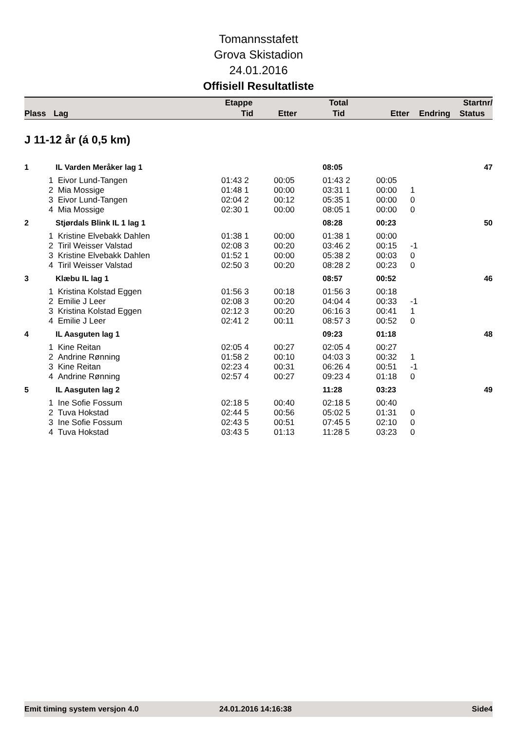Tomannsstafett
Grova Skistadion
24.01.2016
Offisiell Resultatliste
| | | Etappe | | Total | | | Startnr/ |
| --- | --- | --- | --- | --- | --- | --- | --- |
| Plass | Lag | Tid | Etter | Tid | Etter | Endring | Status |
J 11-12 år (á 0,5 km)
| 1 | IL Varden Meråker lag 1 | | | 08:05 | | | 47 |
| 1 | Eivor Lund-Tangen | 01:43 2 | 00:05 | 01:43 2 | 00:05 | | |
| 2 | Mia Mossige | 01:48 1 | 00:00 | 03:31 1 | 00:00 | 1 | |
| 3 | Eivor Lund-Tangen | 02:04 2 | 00:12 | 05:35 1 | 00:00 | 0 | |
| 4 | Mia Mossige | 02:30 1 | 00:00 | 08:05 1 | 00:00 | 0 | |
| 2 | Stjørdals Blink IL 1 lag 1 | | | 08:28 | 00:23 | | 50 |
| 1 | Kristine Elvebakk Dahlen | 01:38 1 | 00:00 | 01:38 1 | 00:00 | | |
| 2 | Tiril Weisser Valstad | 02:08 3 | 00:20 | 03:46 2 | 00:15 | -1 | |
| 3 | Kristine Elvebakk Dahlen | 01:52 1 | 00:00 | 05:38 2 | 00:03 | 0 | |
| 4 | Tiril Weisser Valstad | 02:50 3 | 00:20 | 08:28 2 | 00:23 | 0 | |
| 3 | Klæbu IL lag 1 | | | 08:57 | 00:52 | | 46 |
| 1 | Kristina Kolstad Eggen | 01:56 3 | 00:18 | 01:56 3 | 00:18 | | |
| 2 | Emilie J Leer | 02:08 3 | 00:20 | 04:04 4 | 00:33 | -1 | |
| 3 | Kristina Kolstad Eggen | 02:12 3 | 00:20 | 06:16 3 | 00:41 | 1 | |
| 4 | Emilie J Leer | 02:41 2 | 00:11 | 08:57 3 | 00:52 | 0 | |
| 4 | IL Aasguten lag 1 | | | 09:23 | 01:18 | | 48 |
| 1 | Kine Reitan | 02:05 4 | 00:27 | 02:05 4 | 00:27 | | |
| 2 | Andrine Rønning | 01:58 2 | 00:10 | 04:03 3 | 00:32 | 1 | |
| 3 | Kine Reitan | 02:23 4 | 00:31 | 06:26 4 | 00:51 | -1 | |
| 4 | Andrine Rønning | 02:57 4 | 00:27 | 09:23 4 | 01:18 | 0 | |
| 5 | IL Aasguten lag 2 | | | 11:28 | 03:23 | | 49 |
| 1 | Ine Sofie Fossum | 02:18 5 | 00:40 | 02:18 5 | 00:40 | | |
| 2 | Tuva Hokstad | 02:44 5 | 00:56 | 05:02 5 | 01:31 | 0 | |
| 3 | Ine Sofie Fossum | 02:43 5 | 00:51 | 07:45 5 | 02:10 | 0 | |
| 4 | Tuva Hokstad | 03:43 5 | 01:13 | 11:28 5 | 03:23 | 0 | |
Emit timing system versjon 4.0 24.01.2016 14:16:38 Side4